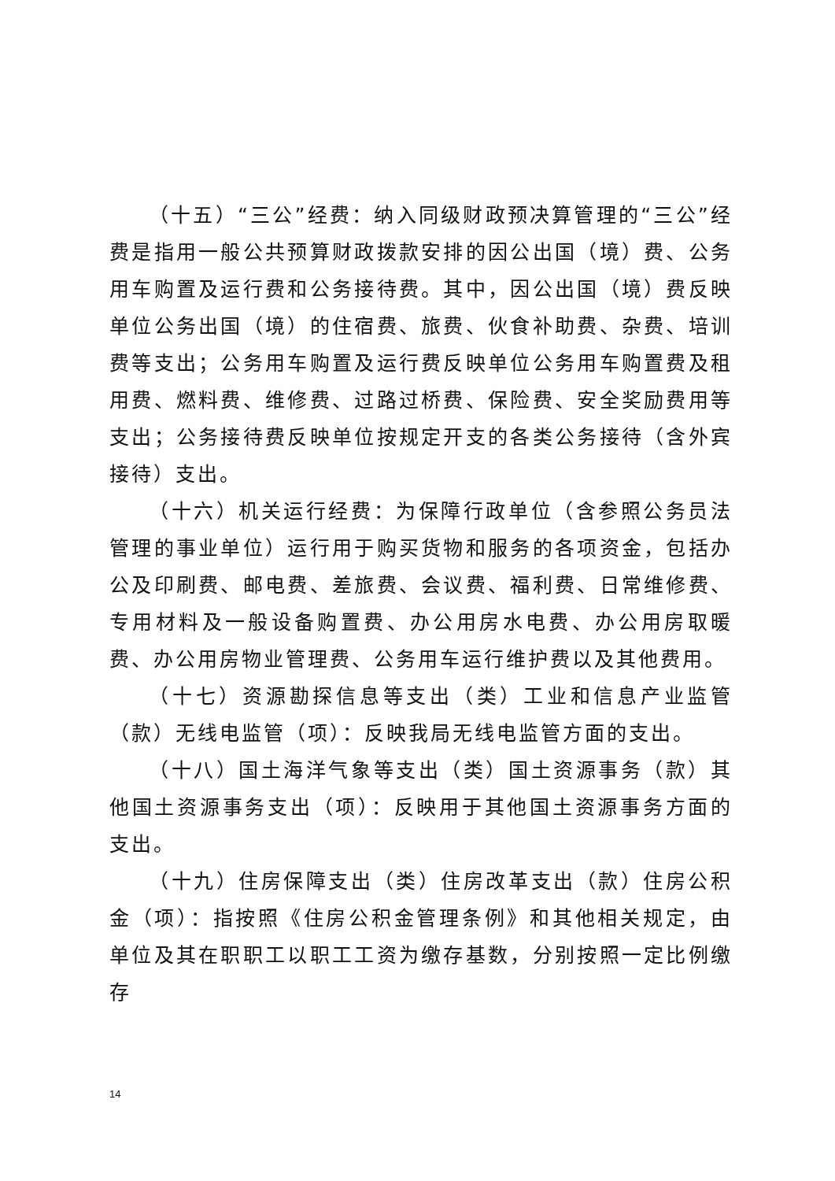（十五）“三公”经费：纳入同级财政预决算管理的“三公”经费是指用一般公共预算财政拨款安排的因公出国（境）费、公务用车购置及运行费和公务接待费。其中，因公出国（境）费反映单位公务出国（境）的住宿费、旅费、伙食补助费、杂费、培训费等支出；公务用车购置及运行费反映单位公务用车购置费及租用费、燃料费、维修费、过路过桥费、保险费、安全奖励费用等支出；公务接待费反映单位按规定开支的各类公务接待（含外宾接待）支出。
（十六）机关运行经费：为保障行政单位（含参照公务员法管理的事业单位）运行用于购买货物和服务的各项资金，包括办公及印刷费、邮电费、差旅费、会议费、福利费、日常维修费、专用材料及一般设备购置费、办公用房水电费、办公用房取暖费、办公用房物业管理费、公务用车运行维护费以及其他费用。
（十七）资源勘探信息等支出（类）工业和信息产业监管（款）无线电监管（项）：反映我局无线电监管方面的支出。
（十八）国土海洋气象等支出（类）国土资源事务（款）其他国土资源事务支出（项）：反映用于其他国土资源事务方面的支出。
（十九）住房保障支出（类）住房改革支出（款）住房公积金（项）：指按照《住房公积金管理条例》和其他相关规定，由单位及其在职职工以职工工资为缴存基数，分别按照一定比例缴存
14